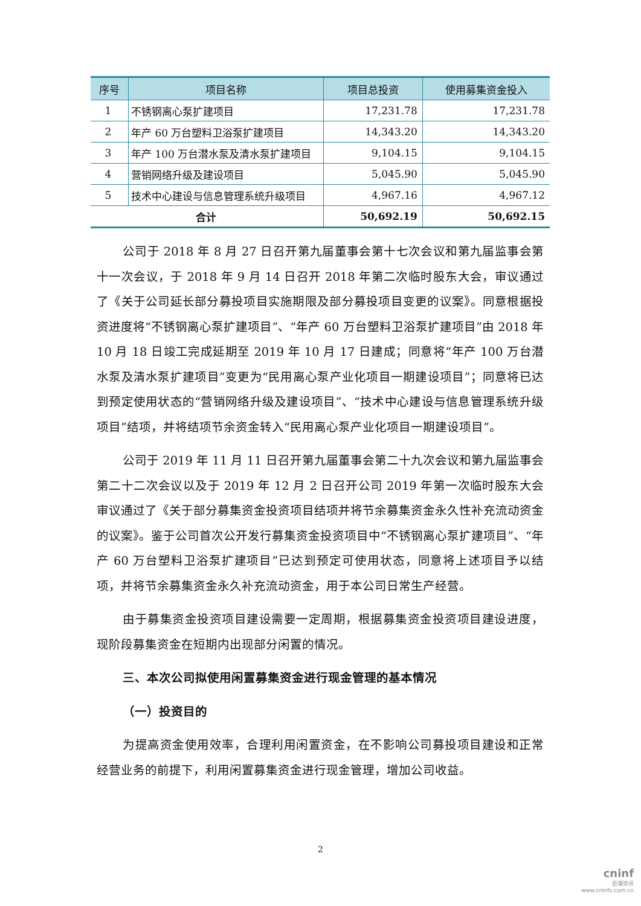| 序号 | 项目名称 | 项目总投资 | 使用募集资金投入 |
| --- | --- | --- | --- |
| 1 | 不锈钢离心泵扩建项目 | 17,231.78 | 17,231.78 |
| 2 | 年产 60 万台塑料卫浴泵扩建项目 | 14,343.20 | 14,343.20 |
| 3 | 年产 100 万台潜水泵及清水泵扩建项目 | 9,104.15 | 9,104.15 |
| 4 | 营销网络升级及建设项目 | 5,045.90 | 5,045.90 |
| 5 | 技术中心建设与信息管理系统升级项目 | 4,967.16 | 4,967.12 |
| 合计 | | 50,692.19 | 50,692.15 |
公司于 2018 年 8 月 27 日召开第九届董事会第十七次会议和第九届监事会第十一次会议，于 2018 年 9 月 14 日召开 2018 年第二次临时股东大会，审议通过了《关于公司延长部分募投项目实施期限及部分募投项目变更的议案》。同意根据投资进度将“不锈钢离心泵扩建项目”、“年产 60 万台塑料卫浴泵扩建项目”由 2018 年 10 月 18 日竣工完成延期至 2019 年 10 月 17 日建成；同意将“年产 100 万台潜水泵及清水泵扩建项目”变更为“民用离心泵产业化项目一期建设项目”；同意将已达到预定使用状态的“营销网络升级及建设项目”、“技术中心建设与信息管理系统升级项目”结项，并将结项节余资金转入“民用离心泵产业化项目一期建设项目”。
公司于 2019 年 11 月 11 日召开第九届董事会第二十九次会议和第九届监事会第二十二次会议以及于 2019 年 12 月 2 日召开公司 2019 年第一次临时股东大会审议通过了《关于部分募集资金投资项目结项并将节余募集资金永久性补充流动资金的议案》。鉴于公司首次公开发行募集资金投资项目中“不锈钢离心泵扩建项目”、“年产 60 万台塑料卫浴泵扩建项目”已达到预定可使用状态，同意将上述项目予以结项，并将节余募集资金永久补充流动资金，用于本公司日常生产经营。
由于募集资金投资项目建设需要一定周期，根据募集资金投资项目建设进度，现阶段募集资金在短期内出现部分闲置的情况。
三、本次公司拟使用闲置募集资金进行现金管理的基本情况
（一）投资目的
为提高资金使用效率，合理利用闲置资金，在不影响公司募投项目建设和正常经营业务的前提下，利用闲置募集资金进行现金管理，增加公司收益。
2
cninf
巨潮资讯
www.cninfo.com.cn